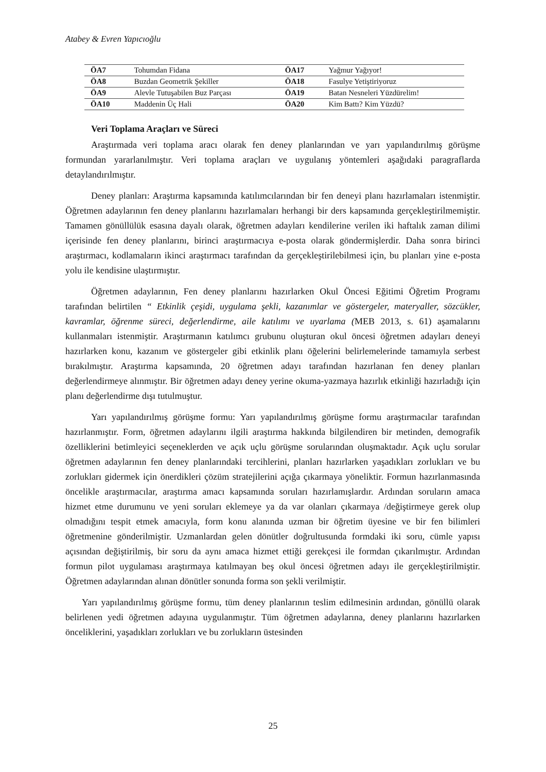Atabey & Evren Yapıcıoğlu
| ÖA7 | Tohumdan Fidana | ÖA17 | Yağmur Yağıyor! |
| ÖA8 | Buzdan Geometrik Şekiller | ÖA18 | Fasulye Yetiştiriyoruz |
| ÖA9 | Alevle Tutuşabilen Buz Parçası | ÖA19 | Batan Nesneleri Yüzdürelim! |
| ÖA10 | Maddenin Üç Hali | ÖA20 | Kim Battı? Kim Yüzdü? |
Veri Toplama Araçları ve Süreci
Araştırmada veri toplama aracı olarak fen deney planlarından ve yarı yapılandırılmış görüşme formundan yararlanılmıştır. Veri toplama araçları ve uygulanış yöntemleri aşağıdaki paragraflarda detaylandırılmıştır.
Deney planları: Araştırma kapsamında katılımcılarından bir fen deneyi planı hazırlamaları istenmiştir. Öğretmen adaylarının fen deney planlarını hazırlamaları herhangi bir ders kapsamında gerçekleştirilmemiştir. Tamamen gönüllülük esasına dayalı olarak, öğretmen adayları kendilerine verilen iki haftalık zaman dilimi içerisinde fen deney planlarını, birinci araştırmacıya e-posta olarak göndermişlerdir. Daha sonra birinci araştırmacı, kodlamaların ikinci araştırmacı tarafından da gerçekleştirilebilmesi için, bu planları yine e-posta yolu ile kendisine ulaştırmıştır.
Öğretmen adaylarının, Fen deney planlarını hazırlarken Okul Öncesi Eğitimi Öğretim Programı tarafından belirtilen “ Etkinlik çeşidi, uygulama şekli, kazanımlar ve göstergeler, materyaller, sözcükler, kavramlar, öğrenme süreci, değerlendirme, aile katılımı ve uyarlama (MEB 2013, s. 61) aşamalarını kullanmaları istenmiştir. Araştırmanın katılımcı grubunu oluşturan okul öncesi öğretmen adayları deneyi hazırlarken konu, kazanım ve göstergeler gibi etkinlik planı öğelerini belirlemelerinde tamamıyla serbest bırakılmıştır. Araştırma kapsamında, 20 öğretmen adayı tarafından hazırlanan fen deney planları değerlendirmeye alınmıştır. Bir öğretmen adayı deney yerine okuma-yazmaya hazırlık etkinliği hazırladığı için planı değerlendirme dışı tutulmuştur.
Yarı yapılandırılmış görüşme formu: Yarı yapılandırılmış görüşme formu araştırmacılar tarafından hazırlanmıştır. Form, öğretmen adaylarını ilgili araştırma hakkında bilgilendiren bir metinden, demografik özelliklerini betimleyici seçeneklerden ve açık uçlu görüşme sorularından oluşmaktadır. Açık uçlu sorular öğretmen adaylarının fen deney planlarındaki tercihlerini, planları hazırlarken yaşadıkları zorlukları ve bu zorlukları gidermek için önerdikleri çözüm stratejilerini açığa çıkarmaya yöneliktir. Formun hazırlanmasında öncelikle araştırmacılar, araştırma amacı kapsamında soruları hazırlamışlardır. Ardından soruların amaca hizmet etme durumunu ve yeni soruları eklemeye ya da var olanları çıkarmaya /değiştirmeye gerek olup olmadığını tespit etmek amacıyla, form konu alanında uzman bir öğretim üyesine ve bir fen bilimleri öğretmenine gönderilmiştir. Uzmanlardan gelen dönütler doğrultusunda formdaki iki soru, cümle yapısı açısından değiştirilmiş, bir soru da aynı amaca hizmet ettiği gerekçesi ile formdan çıkarılmıştır. Ardından formun pilot uygulaması araştırmaya katılmayan beş okul öncesi öğretmen adayı ile gerçekleştirilmiştir. Öğretmen adaylarından alınan dönütler sonunda forma son şekli verilmiştir.
Yarı yapılandırılmış görüşme formu, tüm deney planlarının teslim edilmesinin ardından, gönüllü olarak belirlenen yedi öğretmen adayına uygulanmıştır. Tüm öğretmen adaylarına, deney planlarını hazırlarken önceliklerini, yaşadıkları zorlukları ve bu zorlukların üstesinden
25